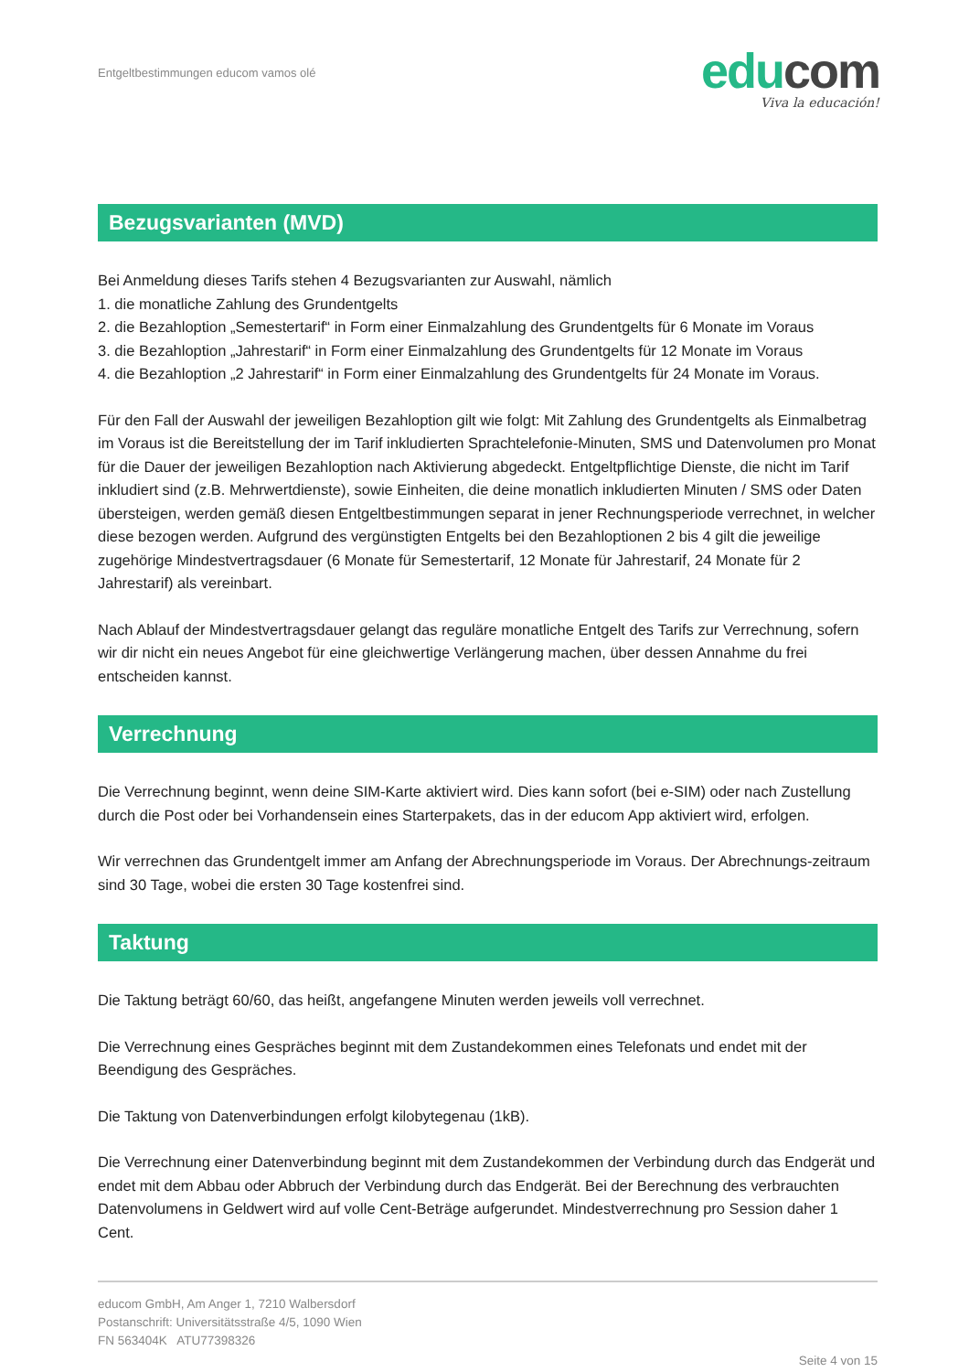Entgeltbestimmungen educom vamos olé
educom
Viva la educación!
Bezugsvarianten (MVD)
Bei Anmeldung dieses Tarifs stehen 4 Bezugsvarianten zur Auswahl, nämlich
1. die monatliche Zahlung des Grundentgelts
2. die Bezahloption „Semestertarif“ in Form einer Einmalzahlung des Grundentgelts für 6 Monate im Voraus
3. die Bezahloption „Jahrestarif“ in Form einer Einmalzahlung des Grundentgelts für 12 Monate im Voraus
4. die Bezahloption „2 Jahrestarif“ in Form einer Einmalzahlung des Grundentgelts für 24 Monate im Voraus.
Für den Fall der Auswahl der jeweiligen Bezahloption gilt wie folgt: Mit Zahlung des Grundentgelts als Einmalbetrag im Voraus ist die Bereitstellung der im Tarif inkludierten Sprachtelefonie-Minuten, SMS und Datenvolumen pro Monat für die Dauer der jeweiligen Bezahloption nach Aktivierung abgedeckt. Entgeltpflichtige Dienste, die nicht im Tarif inkludiert sind (z.B. Mehrwertdienste), sowie Einheiten, die deine monatlich inkludierten Minuten / SMS oder Daten übersteigen, werden gemäß diesen Entgeltbestimmungen separat in jener Rechnungsperiode verrechnet, in welcher diese bezogen werden. Aufgrund des vergünstigten Entgelts bei den Bezahloptionen 2 bis 4 gilt die jeweilige zugehörige Mindestvertragsdauer (6 Monate für Semestertarif, 12 Monate für Jahrestarif, 24 Monate für 2 Jahrestarif) als vereinbart.
Nach Ablauf der Mindestvertragsdauer gelangt das reguläre monatliche Entgelt des Tarifs zur Verrechnung, sofern wir dir nicht ein neues Angebot für eine gleichwertige Verlängerung machen, über dessen Annahme du frei entscheiden kannst.
Verrechnung
Die Verrechnung beginnt, wenn deine SIM-Karte aktiviert wird. Dies kann sofort (bei e-SIM) oder nach Zustellung durch die Post oder bei Vorhandensein eines Starterpakets, das in der educom App aktiviert wird, erfolgen.
Wir verrechnen das Grundentgelt immer am Anfang der Abrechnungsperiode im Voraus. Der Abrechnungs-zeitraum sind 30 Tage, wobei die ersten 30 Tage kostenfrei sind.
Taktung
Die Taktung beträgt 60/60, das heißt, angefangene Minuten werden jeweils voll verrechnet.
Die Verrechnung eines Gespräches beginnt mit dem Zustandekommen eines Telefonats und endet mit der Beendigung des Gespräches.
Die Taktung von Datenverbindungen erfolgt kilobytegenau (1kB).
Die Verrechnung einer Datenverbindung beginnt mit dem Zustandekommen der Verbindung durch das Endgerät und endet mit dem Abbau oder Abbruch der Verbindung durch das Endgerät. Bei der Berechnung des verbrauchten Datenvolumens in Geldwert wird auf volle Cent-Beträge aufgerundet. Mindestverrechnung pro Session daher 1 Cent.
educom GmbH, Am Anger 1, 7210 Walbersdorf
Postanschrift: Universitätsstraße 4/5, 1090 Wien
FN 563404K ATU77398326
Seite 4 von 15